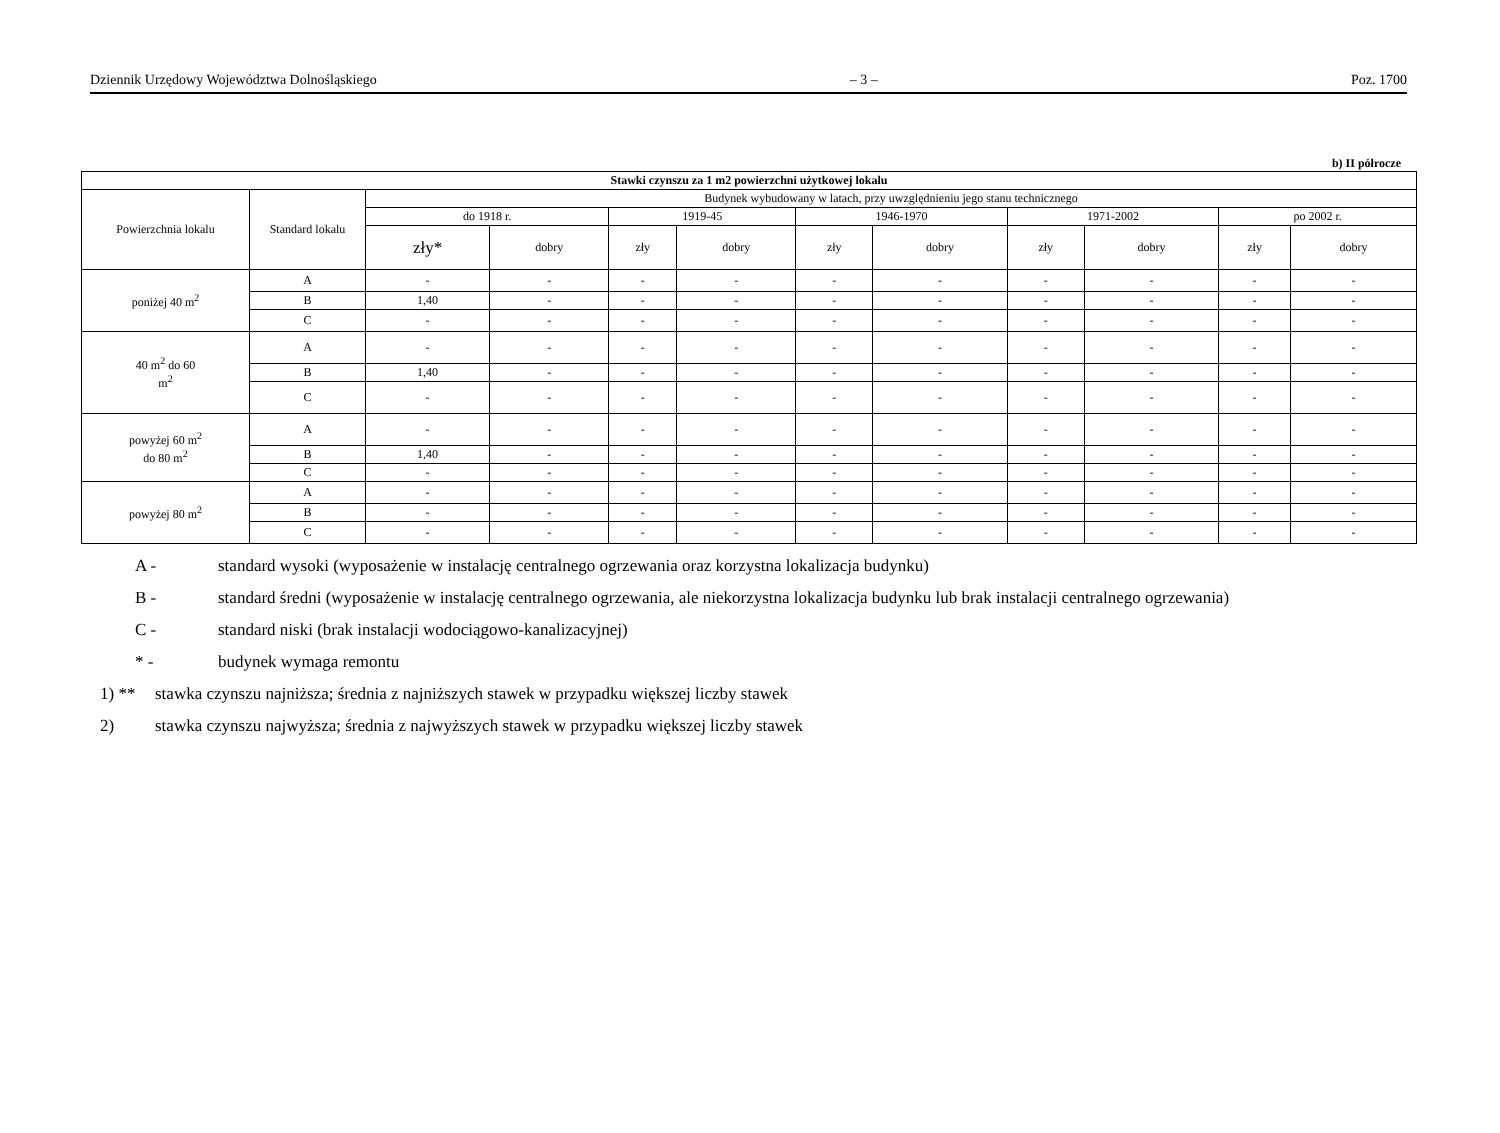Dziennik Urzędowy Województwa Dolnośląskiego – 3 – Poz. 1700
b) II półrocze
| Stawki czynszu za 1 m2 powierzchni użytkowej lokalu | | | | | | | | | | | |
| --- | --- | --- | --- | --- | --- | --- | --- | --- | --- | --- | --- |
| Powierzchnia lokalu | Standard lokalu | Budynek wybudowany w latach, przy uwzględnieniu jego stanu technicznego | | | | | | | | | |
| | | do 1918 r. | | 1919-45 | | 1946-1970 | | 1971-2002 | | po 2002 r. | |
| | | zły* | dobry | zły | dobry | zły | dobry | zły | dobry | zły | dobry |
| poniżej 40 m<sup>2</sup> | A | - | - | - | - | - | - | - | - | - | - |
| | B | 1,40 | - | - | - | - | - | - | - | - | - |
| | C | - | - | - | - | - | - | - | - | - | - |
| 40 m<sup>2</sup> do 60 m<sup>2</sup> | A | - | - | - | - | - | - | - | - | - | - |
| | B | 1,40 | - | - | - | - | - | - | - | - | - |
| | C | - | - | - | - | - | - | - | - | - | - |
| powyżej 60 m<sup>2</sup> do 80 m<sup>2</sup> | A | - | - | - | - | - | - | - | - | - | - |
| | B | 1,40 | - | - | - | - | - | - | - | - | - |
| | C | - | - | - | - | - | - | - | - | - | - |
| powyżej 80 m<sup>2</sup> | A | - | - | - | - | - | - | - | - | - | - |
| | B | - | - | - | - | - | - | - | - | - | - |
| | C | - | - | - | - | - | - | - | - | - | - |
A - standard wysoki (wyposażenie w instalację centralnego ogrzewania oraz korzystna lokalizacja budynku)
B - standard średni (wyposażenie w instalację centralnego ogrzewania, ale niekorzystna lokalizacja budynku lub brak instalacji centralnego ogrzewania)
C - standard niski (brak instalacji wodociągowo-kanalizacyjnej)
* - budynek wymaga remontu
1) ** stawka czynszu najniższa; średnia z najniższych stawek w przypadku większej liczby stawek
2) stawka czynszu najwyższa; średnia z najwyższych stawek w przypadku większej liczby stawek